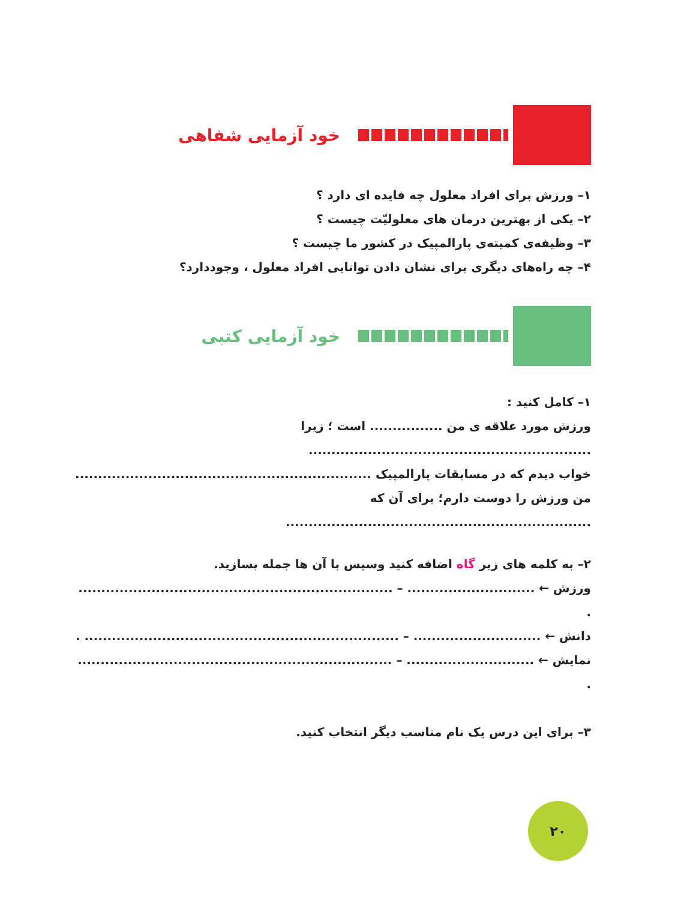خود آزمایی شفاهی
۱– ورزش برای افراد معلول چه فایده ای دارد ؟
۲– یکی از بهترین درمان های معلولیّت چیست ؟
۳– وظیفه‌ی کمیته‌ی پارالمپیک در کشور ما چیست ؟
۴– چه راه‌های دیگری برای نشان دادن توانایی افراد معلول ، وجوددارد؟
خود آزمایی کتبی
۱– کامل کنید :
ورزش مورد علاقه ی من ................ است ؛ زیرا ..............................................................
خواب دیدم که در مسابقات پارالمپیک .................................................................
من ورزش را دوست دارم؛ برای آن که ...................................................................
۲– به کلمه های زیر گاه اضافه کنید وسپس با آن ها جمله بسازید.
ورزش ← ............................ – ..................................................................... .
دانش ← ............................ – ..................................................................... .
نمایش ← ............................ – ..................................................................... .
۳– برای این درس یک نام مناسب دیگر انتخاب کنید.
۲۰